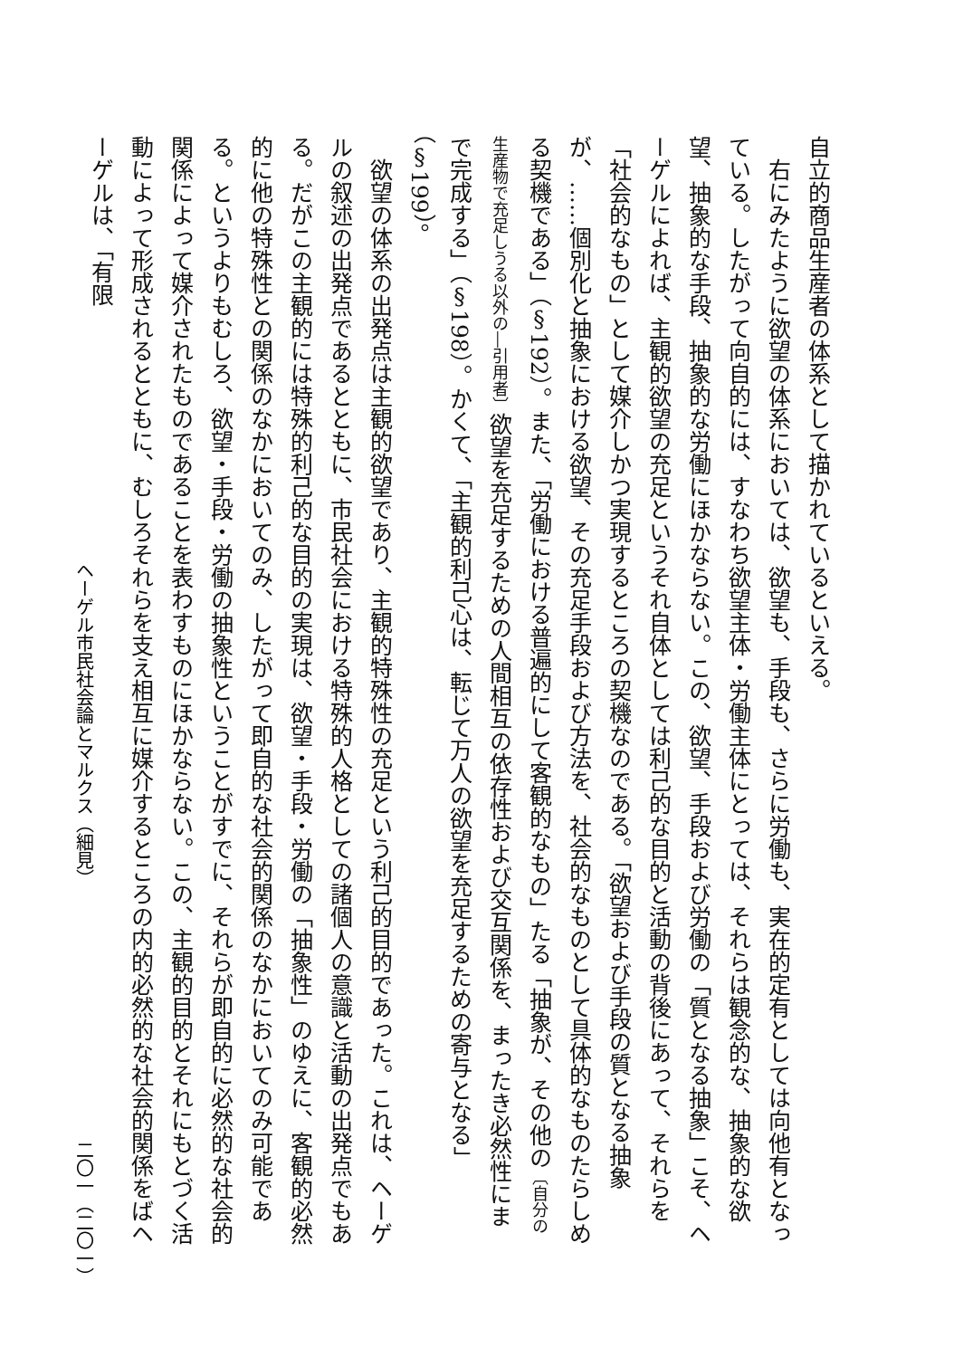自立的商品生産者の体系として描かれているといえる。
　右にみたように欲望の体系においては、欲望も、手段も、さらに労働も、実在的定有としては向他有となっている。したがって向自的には、すなわち欲望主体・労働主体にとっては、それらは観念的な、抽象的な欲望、抽象的な手段、抽象的な労働にほかならない。この、欲望、手段および労働の「質となる抽象」こそ、ヘーゲルによれば、主観的欲望の充足というそれ自体としては利己的な目的と活動の背後にあって、それらを「社会的なもの」として媒介しかつ実現するところの契機なのである。「欲望および手段の質となる抽象が、……個別化と抽象における欲望、その充足手段および方法を、社会的なものとして具体的なものたらしめる契機である」（§192）。また、「労働における普遍的にして客観的なもの」たる「抽象が、その他の〔自分の生産物で充足しうる以外の―引用者〕欲望を充足するための人間相互の依存性および交互関係を、まったき必然性にまで完成する」（§198）。かくて、「主観的利己心は、転じて万人の欲望を充足するための寄与となる」（§199）。
　欲望の体系の出発点は主観的欲望であり、主観的特殊性の充足という利己的目的であった。これは、ヘーゲルの叙述の出発点であるとともに、市民社会における特殊的人格としての諸個人の意識と活動の出発点でもある。だがこの主観的には特殊的利己的な目的の実現は、欲望・手段・労働の「抽象性」のゆえに、客観的必然的に他の特殊性との関係のなかにおいてのみ、したがって即自的な社会的関係のなかにおいてのみ可能である。というよりもむしろ、欲望・手段・労働の抽象性ということがすでに、それらが即自的に必然的な社会的関係によって媒介されたものであることを表わすものにほかならない。この、主観的目的とそれにもとづく活動によって形成されるとともに、むしろそれらを支え相互に媒介するところの内的必然的な社会的関係をばヘーゲルは、「有限
ヘーゲル市民社会論とマルクス（細見） 二〇一（二〇一）